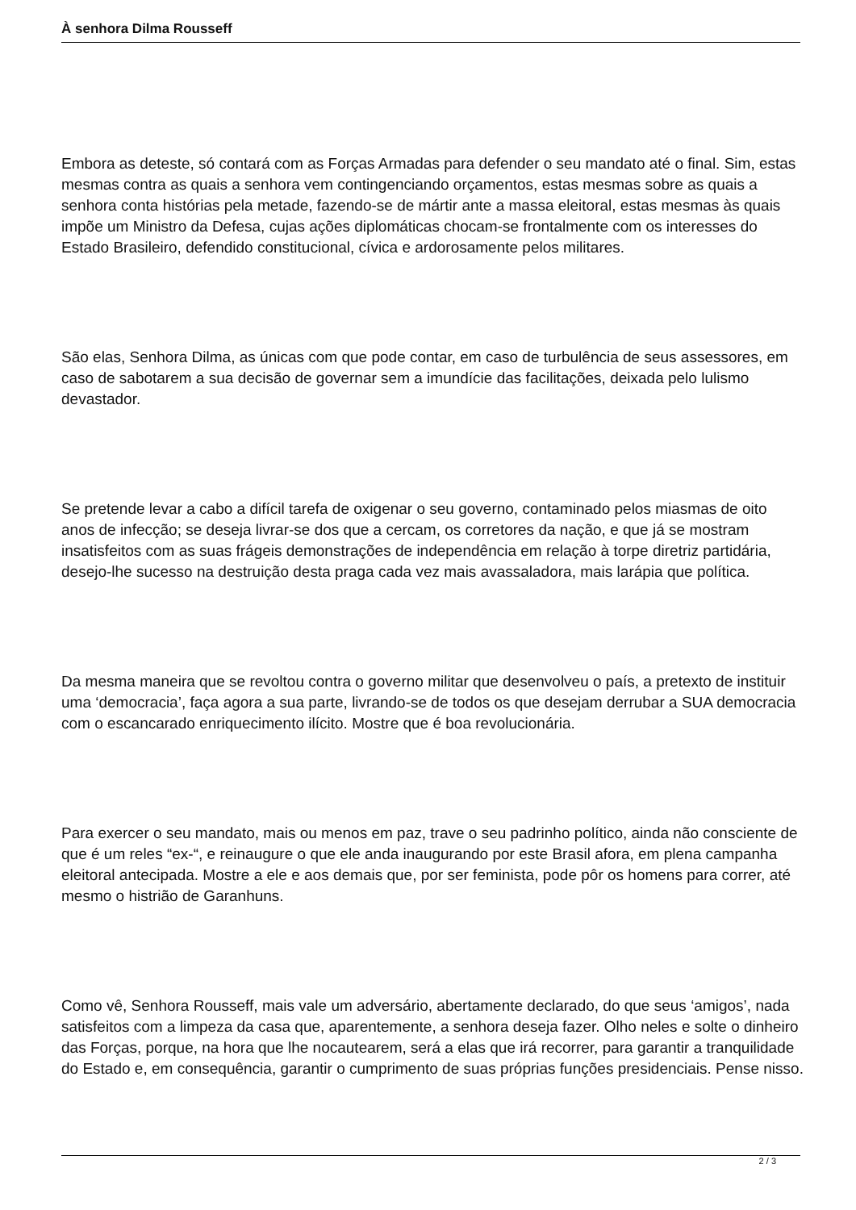À senhora Dilma Rousseff
Embora as deteste, só contará com as Forças Armadas para defender o seu mandato até o final. Sim, estas mesmas contra as quais a senhora vem contingenciando orçamentos, estas mesmas sobre as quais a senhora conta histórias pela metade, fazendo-se de mártir ante a massa eleitoral, estas mesmas às quais impõe um Ministro da Defesa, cujas ações diplomáticas chocam-se frontalmente com os interesses do Estado Brasileiro, defendido constitucional, cívica e ardorosamente pelos militares.
São elas, Senhora Dilma, as únicas com que pode contar, em caso de turbulência de seus assessores, em caso de sabotarem a sua decisão de governar sem a imundície das facilitações, deixada pelo lulismo devastador.
Se pretende levar a cabo a difícil tarefa de oxigenar o seu governo, contaminado pelos miasmas de oito anos de infecção; se deseja livrar-se dos que a cercam, os corretores da nação, e que já se mostram insatisfeitos com as suas frágeis demonstrações de independência em relação à torpe diretriz partidária, desejo-lhe sucesso na destruição desta praga cada vez mais avassaladora, mais larápia que política.
Da mesma maneira que se revoltou contra o governo militar que desenvolveu o país, a pretexto de instituir uma ‘democracia’, faça agora a sua parte, livrando-se de todos os que desejam derrubar a SUA democracia com o escancarado enriquecimento ilícito. Mostre que é boa revolucionária.
Para exercer o seu mandato, mais ou menos em paz, trave o seu padrinho político, ainda não consciente de que é um reles “ex-“, e reinaugure o que ele anda inaugurando por este Brasil afora, em plena campanha eleitoral antecipada. Mostre a ele e aos demais que, por ser feminista, pode pôr os homens para correr, até mesmo o histrião de Garanhuns.
Como vê, Senhora Rousseff, mais vale um adversário, abertamente declarado, do que seus ‘amigos’, nada satisfeitos com a limpeza da casa que, aparentemente, a senhora deseja fazer. Olho neles e solte o dinheiro das Forças, porque, na hora que lhe nocautearem, será a elas que irá recorrer, para garantir a tranquilidade do Estado e, em consequência, garantir o cumprimento de suas próprias funções presidenciais. Pense nisso.
2 / 3